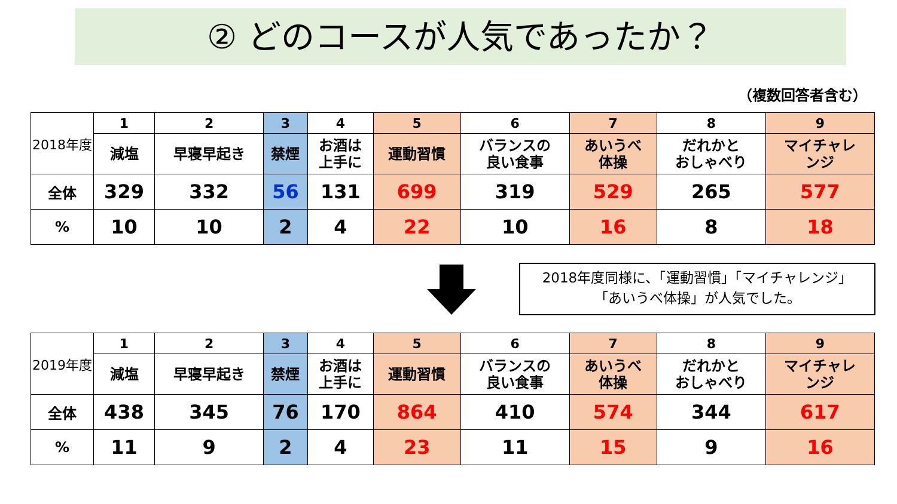② どのコースが人気であったか？
（複数回答者含む）
| 2018年度 | 1 | 2 | 3 | 4 | 5 | 6 | 7 | 8 | 9 |
| | 減塩 | 早寝早起き | 禁煙 | お酒は 上手に | 運動習慣 | バランスの 良い食事 | あいうべ 体操 | だれかと おしゃべり | マイチャレ ンジ |
| 全体 | 329 | 332 | 56 | 131 | 699 | 319 | 529 | 265 | 577 |
| % | 10 | 10 | 2 | 4 | 22 | 10 | 16 | 8 | 18 |
2018年度同様に、「運動習慣」「マイチャレンジ」
「あいうべ体操」が人気でした。
| 2019年度 | 1 | 2 | 3 | 4 | 5 | 6 | 7 | 8 | 9 |
| | 減塩 | 早寝早起き | 禁煙 | お酒は 上手に | 運動習慣 | バランスの 良い食事 | あいうべ 体操 | だれかと おしゃべり | マイチャレ ンジ |
| 全体 | 438 | 345 | 76 | 170 | 864 | 410 | 574 | 344 | 617 |
| % | 11 | 9 | 2 | 4 | 23 | 11 | 15 | 9 | 16 |